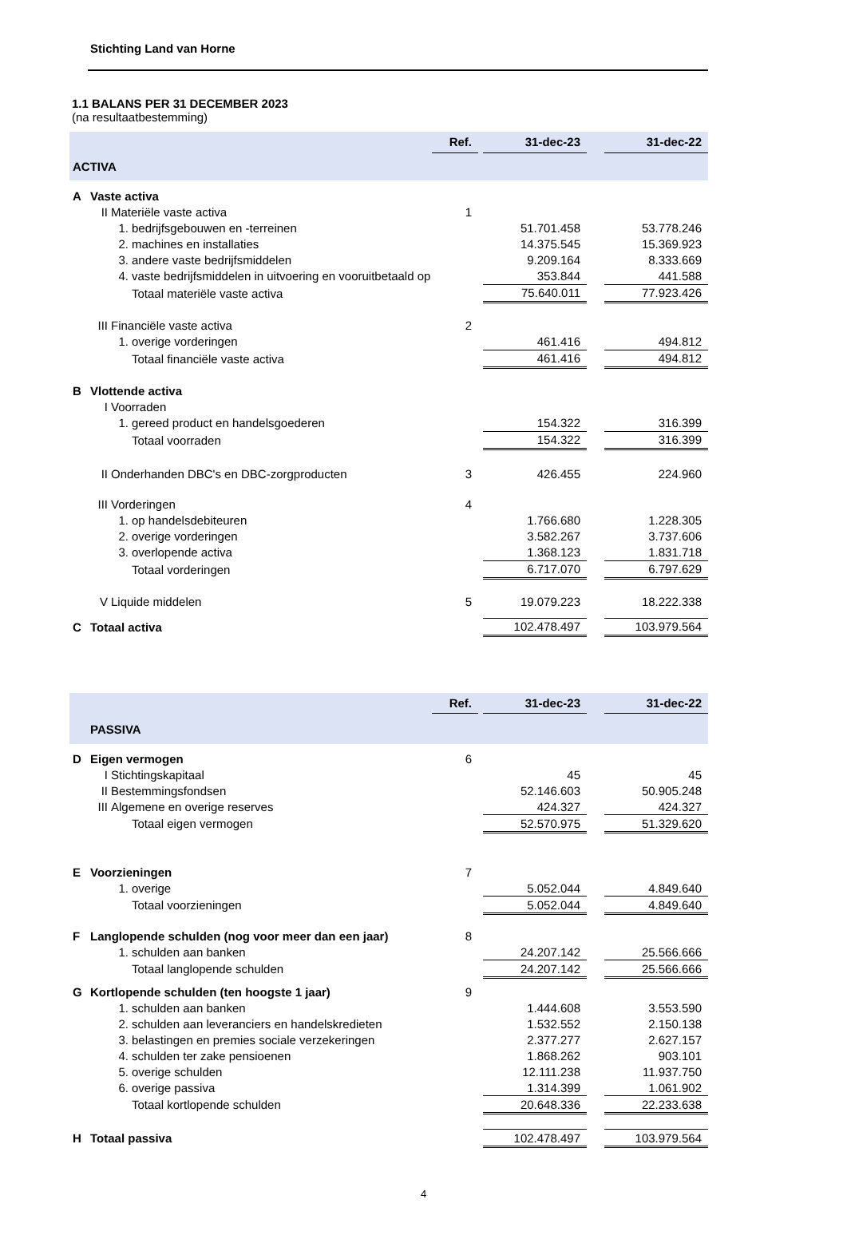Stichting Land van Horne
1.1 BALANS PER 31 DECEMBER 2023
(na resultaatbestemming)
| | | | | Ref. | | 31-dec-23 | | 31-dec-22 |
| ACTIVA | | | | | | | | |
| A | Vaste activa | | | | | | | |
| | II | Materiële vaste activa | | 1 | | | | |
| | | 1. | bedrijfsgebouwen en -terreinen | | | 51.701.458 | | 53.778.246 |
| | | 2. | machines en installaties | | | 14.375.545 | | 15.369.923 |
| | | 3. | andere vaste bedrijfsmiddelen | | | 9.209.164 | | 8.333.669 |
| | | 4. | vaste bedrijfsmiddelen in uitvoering en vooruitbetaald op | | | 353.844 | | 441.588 |
| | | | Totaal materiële vaste activa | | | 75.640.011 | | 77.923.426 |
| | III | Financiële vaste activa | | 2 | | | | |
| | | 1. | overige vorderingen | | | 461.416 | | 494.812 |
| | | | Totaal financiële vaste activa | | | 461.416 | | 494.812 |
| B | Vlottende activa | | | | | | | |
| | I | Voorraden | | | | | | |
| | | 1. | gereed product en handelsgoederen | | | 154.322 | | 316.399 |
| | | | Totaal voorraden | | | 154.322 | | 316.399 |
| | II | Onderhanden DBC's en DBC-zorgproducten | | 3 | | 426.455 | | 224.960 |
| | III | Vorderingen | | 4 | | | | |
| | | 1. | op handelsdebiteuren | | | 1.766.680 | | 1.228.305 |
| | | 2. | overige vorderingen | | | 3.582.267 | | 3.737.606 |
| | | 3. | overlopende activa | | | 1.368.123 | | 1.831.718 |
| | | | Totaal vorderingen | | | 6.717.070 | | 6.797.629 |
| | V | Liquide middelen | | 5 | | 19.079.223 | | 18.222.338 |
| C | Totaal activa | | | | | 102.478.497 | | 103.979.564 |
| | | | | Ref. | | 31-dec-23 | | 31-dec-22 |
| PASSIVA | | | | | | | | |
| D | Eigen vermogen | | | 6 | | | | |
| | I | Stichtingskapitaal | | | | 45 | | 45 |
| | II | Bestemmingsfondsen | | | | 52.146.603 | | 50.905.248 |
| | III | Algemene en overige reserves | | | | 424.327 | | 424.327 |
| | | | Totaal eigen vermogen | | | 52.570.975 | | 51.329.620 |
| E | Voorzieningen | | | 7 | | | | |
| | | 1. | overige | | | 5.052.044 | | 4.849.640 |
| | | | Totaal voorzieningen | | | 5.052.044 | | 4.849.640 |
| F | Langlopende schulden (nog voor meer dan een jaar) | | | 8 | | | | |
| | | 1. | schulden aan banken | | | 24.207.142 | | 25.566.666 |
| | | | Totaal langlopende schulden | | | 24.207.142 | | 25.566.666 |
| G | Kortlopende schulden (ten hoogste 1 jaar) | | | 9 | | | | |
| | | 1. | schulden aan banken | | | 1.444.608 | | 3.553.590 |
| | | 2. | schulden aan leveranciers en handelskredieten | | | 1.532.552 | | 2.150.138 |
| | | 3. | belastingen en premies sociale verzekeringen | | | 2.377.277 | | 2.627.157 |
| | | 4. | schulden ter zake pensioenen | | | 1.868.262 | | 903.101 |
| | | 5. | overige schulden | | | 12.111.238 | | 11.937.750 |
| | | 6. | overige passiva | | | 1.314.399 | | 1.061.902 |
| | | | Totaal kortlopende schulden | | | 20.648.336 | | 22.233.638 |
| H | Totaal passiva | | | | | 102.478.497 | | 103.979.564 |
4